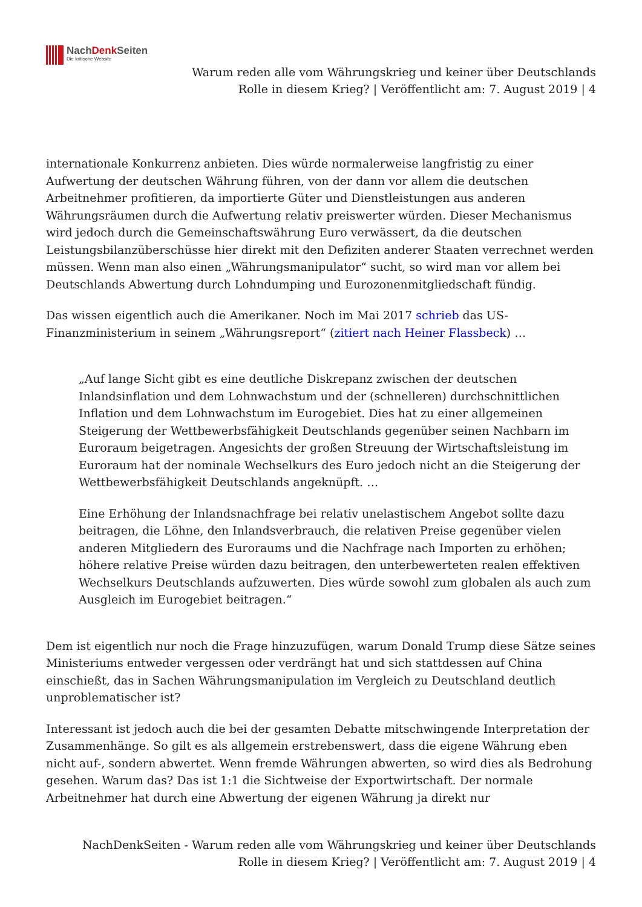NachDenk Seiten
Die kritische Website
Warum reden alle vom Währungskrieg und keiner über Deutschlands
Rolle in diesem Krieg? | Veröffentlicht am: 7. August 2019 | 4
internationale Konkurrenz anbieten. Dies würde normalerweise langfristig zu einer Aufwertung der deutschen Währung führen, von der dann vor allem die deutschen Arbeitnehmer profitieren, da importierte Güter und Dienstleistungen aus anderen Währungsräumen durch die Aufwertung relativ preiswerter würden. Dieser Mechanismus wird jedoch durch die Gemeinschaftswährung Euro verwässert, da die deutschen Leistungsbilanzüberschüsse hier direkt mit den Defiziten anderer Staaten verrechnet werden müssen. Wenn man also einen „Währungsmanipulator“ sucht, so wird man vor allem bei Deutschlands Abwertung durch Lohndumping und Eurozonenmitgliedschaft fündig.
Das wissen eigentlich auch die Amerikaner. Noch im Mai 2017 schrieb das US-Finanzministerium in seinem „Währungsreport“ (zitiert nach Heiner Flassbeck) …
„Auf lange Sicht gibt es eine deutliche Diskrepanz zwischen der deutschen Inlandsinflation und dem Lohnwachstum und der (schnelleren) durchschnittlichen Inflation und dem Lohnwachstum im Eurogebiet. Dies hat zu einer allgemeinen Steigerung der Wettbewerbsfähigkeit Deutschlands gegenüber seinen Nachbarn im Euroraum beigetragen. Angesichts der großen Streuung der Wirtschaftsleistung im Euroraum hat der nominale Wechselkurs des Euro jedoch nicht an die Steigerung der Wettbewerbsfähigkeit Deutschlands angeknüpft. …
Eine Erhöhung der Inlandsnachfrage bei relativ unelastischem Angebot sollte dazu beitragen, die Löhne, den Inlandsverbrauch, die relativen Preise gegenüber vielen anderen Mitgliedern des Euroraums und die Nachfrage nach Importen zu erhöhen; höhere relative Preise würden dazu beitragen, den unterbewerteten realen effektiven Wechselkurs Deutschlands aufzuwerten. Dies würde sowohl zum globalen als auch zum Ausgleich im Eurogebiet beitragen.“
Dem ist eigentlich nur noch die Frage hinzuzufügen, warum Donald Trump diese Sätze seines Ministeriums entweder vergessen oder verdrängt hat und sich stattdessen auf China einschießt, das in Sachen Währungsmanipulation im Vergleich zu Deutschland deutlich unproblematischer ist?
Interessant ist jedoch auch die bei der gesamten Debatte mitschwingende Interpretation der Zusammenhänge. So gilt es als allgemein erstrebenswert, dass die eigene Währung eben nicht auf-, sondern abwertet. Wenn fremde Währungen abwerten, so wird dies als Bedrohung gesehen. Warum das? Das ist 1:1 die Sichtweise der Exportwirtschaft. Der normale Arbeitnehmer hat durch eine Abwertung der eigenen Währung ja direkt nur
NachDenkSeiten - Warum reden alle vom Währungskrieg und keiner über Deutschlands
Rolle in diesem Krieg? | Veröffentlicht am: 7. August 2019 | 4